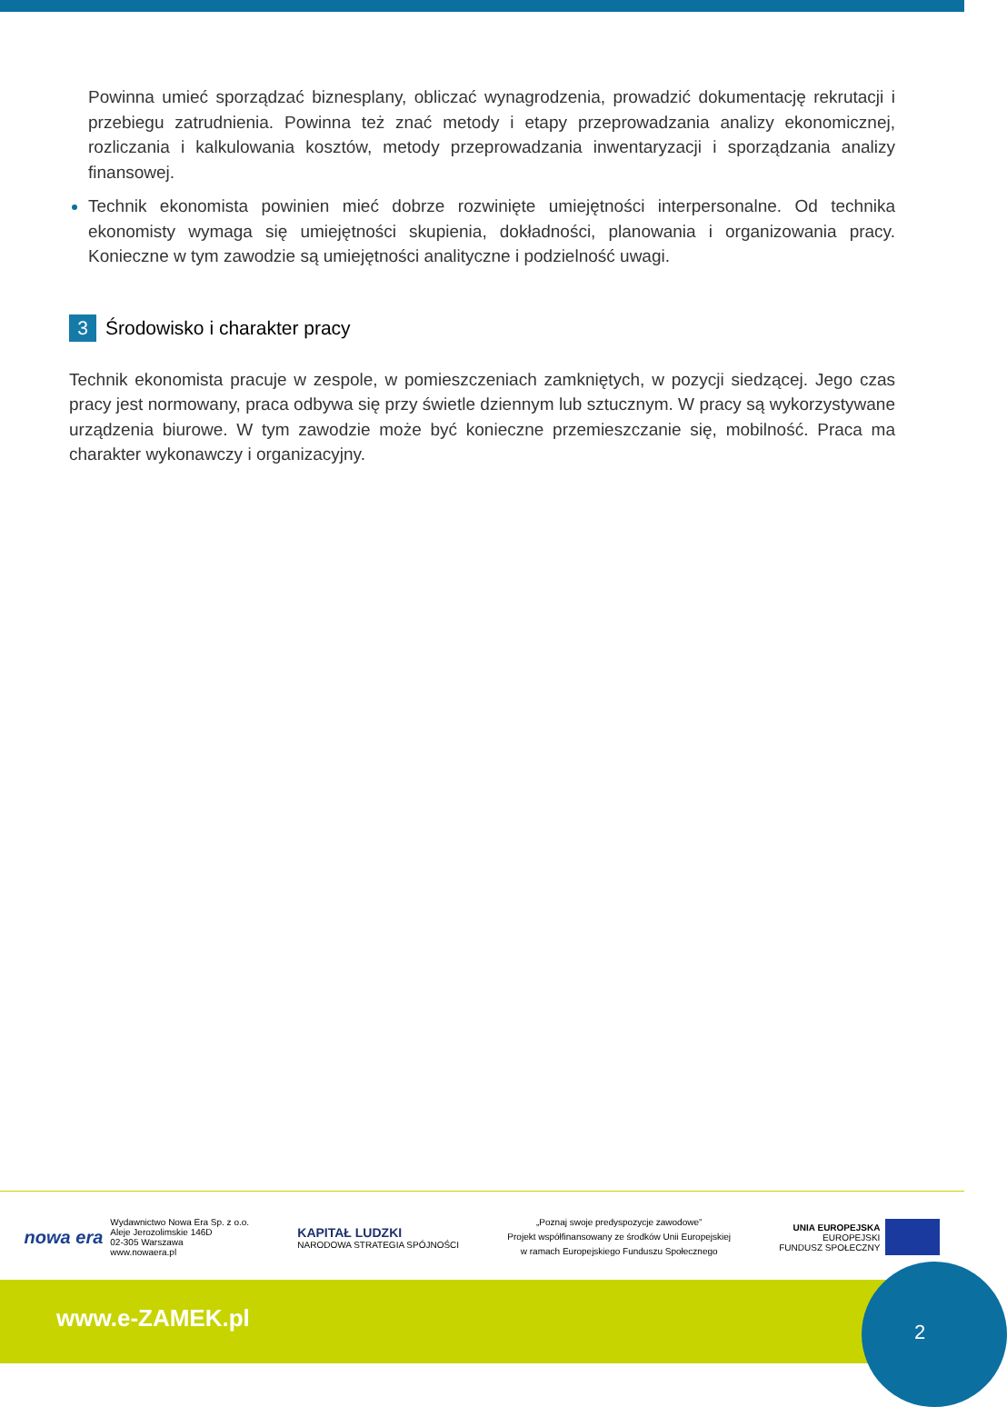Powinna umieć sporządzać biznesplany, obliczać wynagrodzenia, prowadzić dokumentację rekrutacji i przebiegu zatrudnienia. Powinna też znać metody i etapy przeprowadzania analizy ekonomicznej, rozliczania i kalkulowania kosztów, metody przeprowadzania inwentaryzacji i sporządzania analizy finansowej.
Technik ekonomista powinien mieć dobrze rozwinięte umiejętności interpersonalne. Od technika ekonomisty wymaga się umiejętności skupienia, dokładności, planowania i organizowania pracy. Konieczne w tym zawodzie są umiejętności analityczne i podzielność uwagi.
3 Środowisko i charakter pracy
Technik ekonomista pracuje w zespole, w pomieszczeniach zamkniętych, w pozycji siedzącej. Jego czas pracy jest normowany, praca odbywa się przy świetle dziennym lub sztucznym. W pracy są wykorzystywane urządzenia biurowe. W tym zawodzie może być konieczne przemieszczanie się, mobilność. Praca ma charakter wykonawczy i organizacyjny.
nowa era
Wydawnictwo Nowa Era Sp. z o.o.
Aleje Jerozolimskie 146D
02-305 Warszawa
www.nowaera.pl
KAPITAŁ LUDZKI
NARODOWA STRATEGIA SPÓJNOŚCI
„Poznaj swoje predyspozycje zawodowe”
Projekt współfinansowany ze środków Unii Europejskiej
w ramach Europejskiego Funduszu Społecznego
UNIA EUROPEJSKA
EUROPEJSKI
FUNDUSZ SPOŁECZNY
www.e-ZAMEK.pl
2